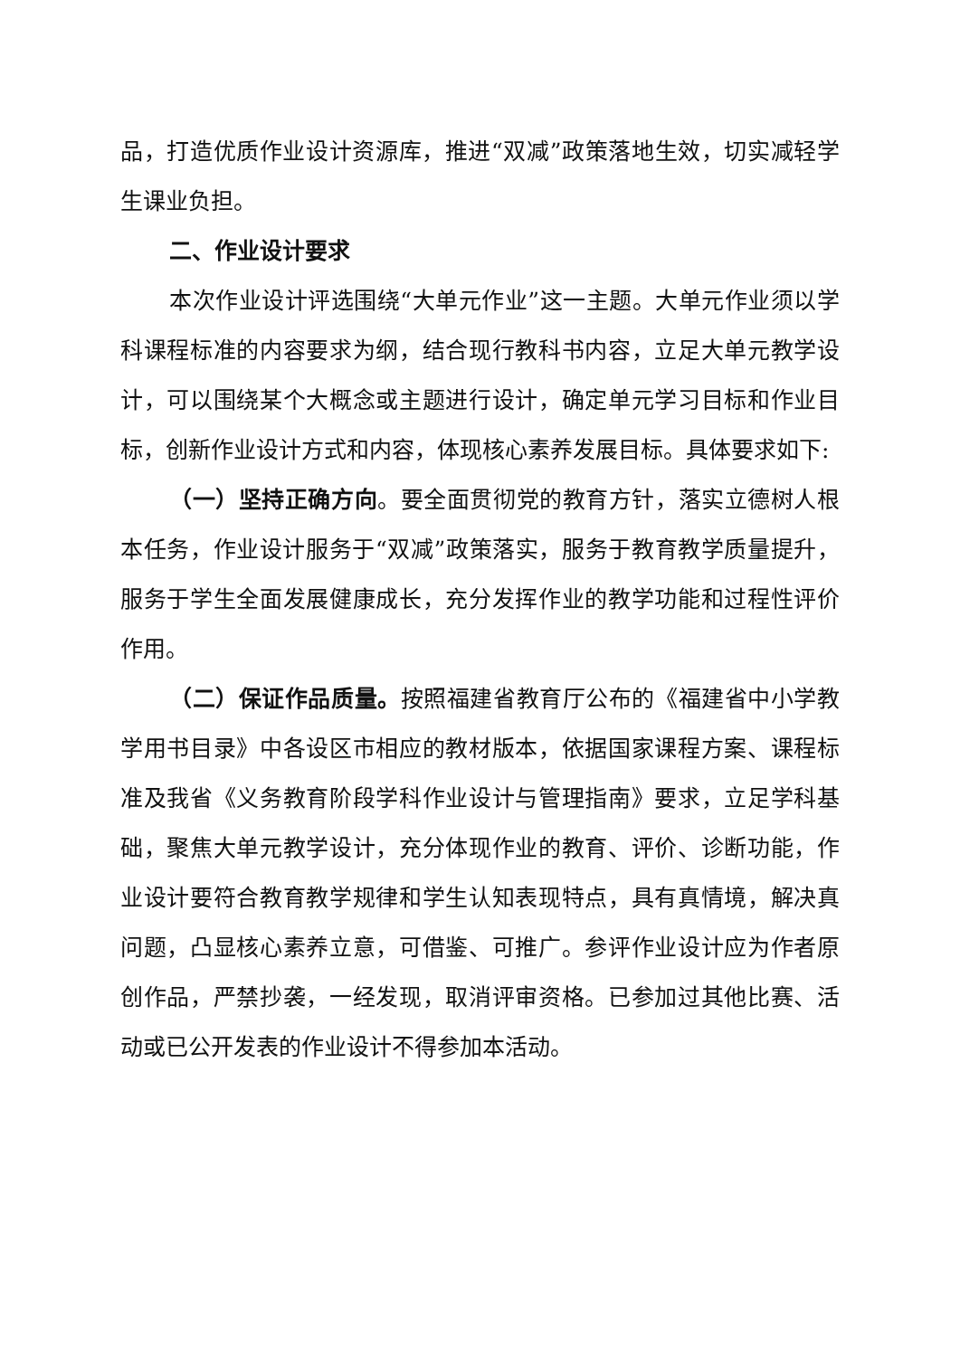品，打造优质作业设计资源库，推进“双减”政策落地生效，切实减轻学生课业负担。
二、作业设计要求
本次作业设计评选围绕“大单元作业”这一主题。大单元作业须以学科课程标准的内容要求为纲，结合现行教科书内容，立足大单元教学设计，可以围绕某个大概念或主题进行设计，确定单元学习目标和作业目标，创新作业设计方式和内容，体现核心素养发展目标。具体要求如下:
（一）坚持正确方向。要全面贯彻党的教育方针，落实立德树人根本任务，作业设计服务于“双减”政策落实，服务于教育教学质量提升，服务于学生全面发展健康成长，充分发挥作业的教学功能和过程性评价作用。
（二）保证作品质量。按照福建省教育厅公布的《福建省中小学教学用书目录》中各设区市相应的教材版本，依据国家课程方案、课程标准及我省《义务教育阶段学科作业设计与管理指南》要求，立足学科基础，聚焦大单元教学设计，充分体现作业的教育、评价、诊断功能，作业设计要符合教育教学规律和学生认知表现特点，具有真情境，解决真问题，凸显核心素养立意，可借鉴、可推广。参评作业设计应为作者原创作品，严禁抄袭，一经发现，取消评审资格。已参加过其他比赛、活动或已公开发表的作业设计不得参加本活动。